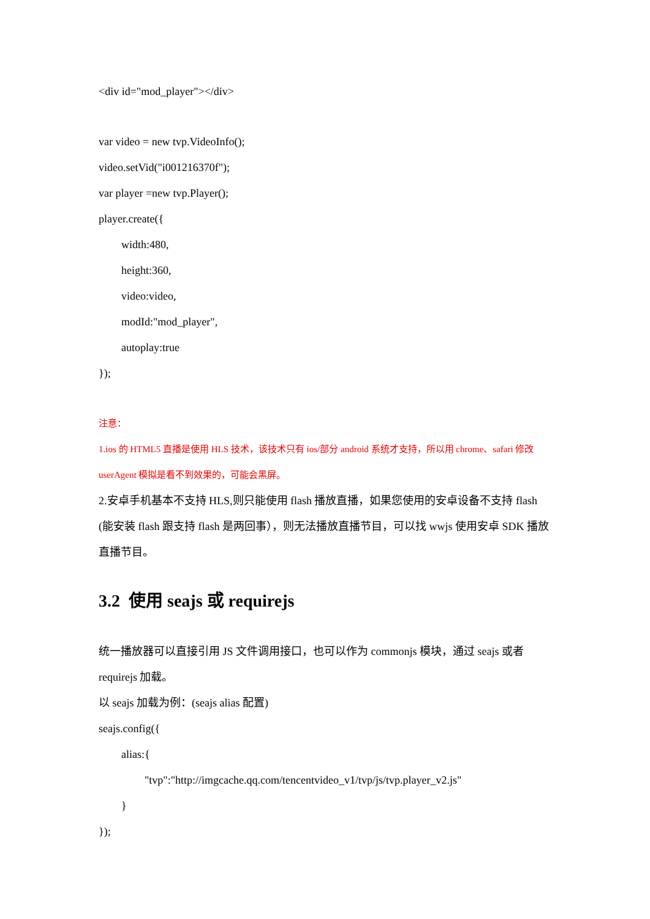<div id="mod_player"></div>
var video = new tvp.VideoInfo();
video.setVid("i001216370f");
var player =new tvp.Player();
player.create({
width:480,
height:360,
video:video,
modId:"mod_player",
autoplay:true
});
注意：
1.ios 的 HTML5 直播是使用 HLS 技术，该技术只有 ios/部分 android 系统才支持，所以用 chrome、safari 修改 userAgent 模拟是看不到效果的，可能会黑屏。
2.安卓手机基本不支持 HLS,则只能使用 flash 播放直播，如果您使用的安卓设备不支持 flash (能安装 flash 跟支持 flash 是两回事），则无法播放直播节目，可以找 wwjs 使用安卓 SDK 播放直播节目。
3.2 使用 seajs 或 requirejs
统一播放器可以直接引用 JS 文件调用接口，也可以作为 commonjs 模块，通过 seajs 或者 requirejs 加载。
以 seajs 加载为例：(seajs alias 配置)
seajs.config({
alias:{
"tvp":"http://imgcache.qq.com/tencentvideo_v1/tvp/js/tvp.player_v2.js"
}
});